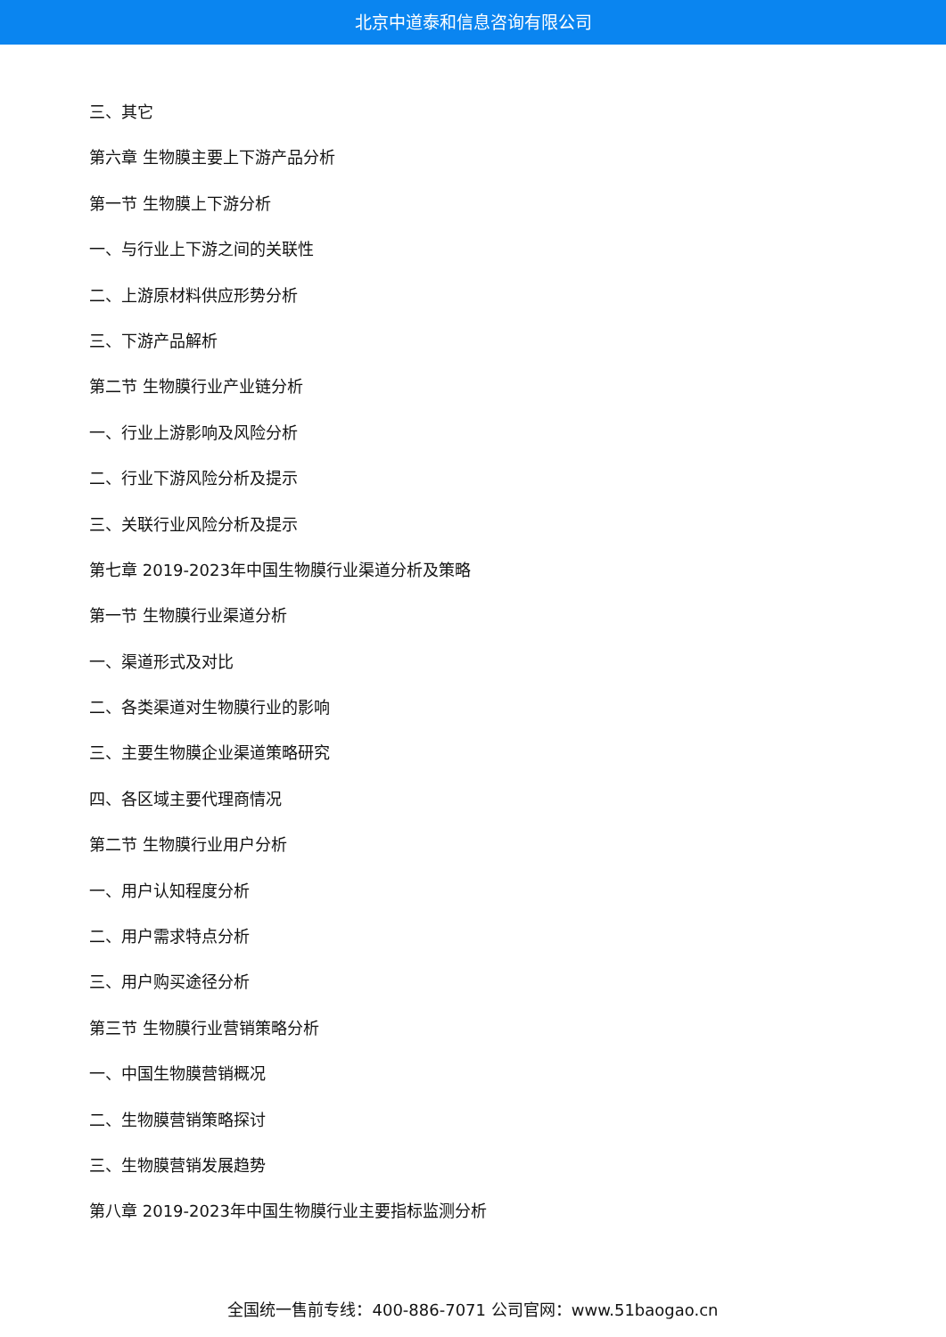北京中道泰和信息咨询有限公司
三、其它
第六章 生物膜主要上下游产品分析
第一节 生物膜上下游分析
一、与行业上下游之间的关联性
二、上游原材料供应形势分析
三、下游产品解析
第二节 生物膜行业产业链分析
一、行业上游影响及风险分析
二、行业下游风险分析及提示
三、关联行业风险分析及提示
第七章 2019-2023年中国生物膜行业渠道分析及策略
第一节 生物膜行业渠道分析
一、渠道形式及对比
二、各类渠道对生物膜行业的影响
三、主要生物膜企业渠道策略研究
四、各区域主要代理商情况
第二节 生物膜行业用户分析
一、用户认知程度分析
二、用户需求特点分析
三、用户购买途径分析
第三节 生物膜行业营销策略分析
一、中国生物膜营销概况
二、生物膜营销策略探讨
三、生物膜营销发展趋势
第八章 2019-2023年中国生物膜行业主要指标监测分析
全国统一售前专线：400-886-7071 公司官网：www.51baogao.cn